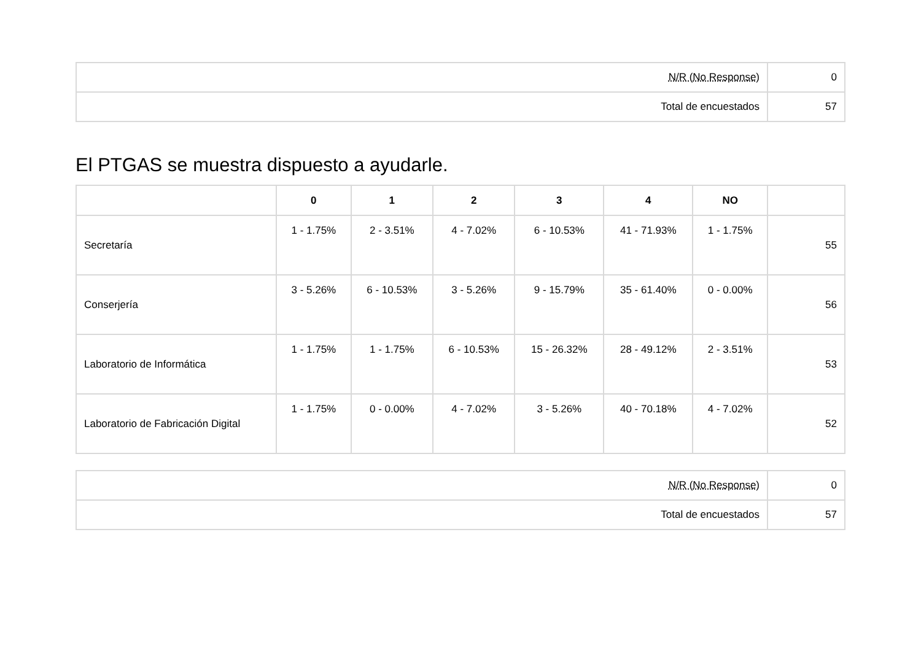| N/R (No Response) | 0 |
| Total de encuestados | 57 |
El PTGAS se muestra dispuesto a ayudarle.
| | 0 | 1 | 2 | 3 | 4 | NO | |
| --- | --- | --- | --- | --- | --- | --- | --- |
| Secretaría | 1 - 1.75% | 2 - 3.51% | 4 - 7.02% | 6 - 10.53% | 41 - 71.93% | 1 - 1.75% | 55 |
| Conserjería | 3 - 5.26% | 6 - 10.53% | 3 - 5.26% | 9 - 15.79% | 35 - 61.40% | 0 - 0.00% | 56 |
| Laboratorio de Informática | 1 - 1.75% | 1 - 1.75% | 6 - 10.53% | 15 - 26.32% | 28 - 49.12% | 2 - 3.51% | 53 |
| Laboratorio de Fabricación Digital | 1 - 1.75% | 0 - 0.00% | 4 - 7.02% | 3 - 5.26% | 40 - 70.18% | 4 - 7.02% | 52 |
| N/R (No Response) | 0 |
| Total de encuestados | 57 |